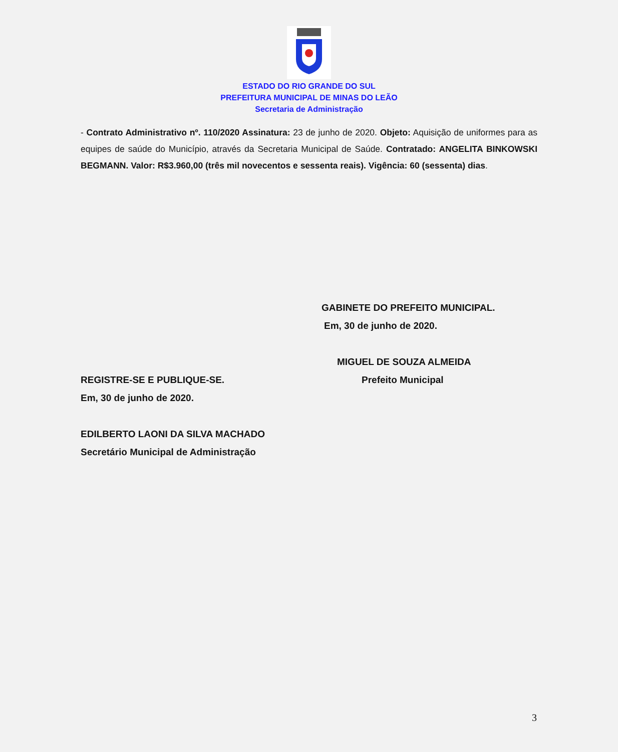ESTADO DO RIO GRANDE DO SUL
PREFEITURA MUNICIPAL DE MINAS DO LEÃO
Secretaria de Administração
- Contrato Administrativo nº. 110/2020 Assinatura: 23 de junho de 2020. Objeto: Aquisição de uniformes para as equipes de saúde do Município, através da Secretaria Municipal de Saúde. Contratado: ANGELITA BINKOWSKI BEGMANN. Valor: R$3.960,00 (três mil novecentos e sessenta reais). Vigência: 60 (sessenta) dias.
GABINETE DO PREFEITO MUNICIPAL.
Em, 30 de junho de 2020.
MIGUEL DE SOUZA ALMEIDA
REGISTRE-SE E PUBLIQUE-SE. Prefeito Municipal
Em, 30 de junho de 2020.
EDILBERTO LAONI DA SILVA MACHADO
Secretário Municipal de Administração
3